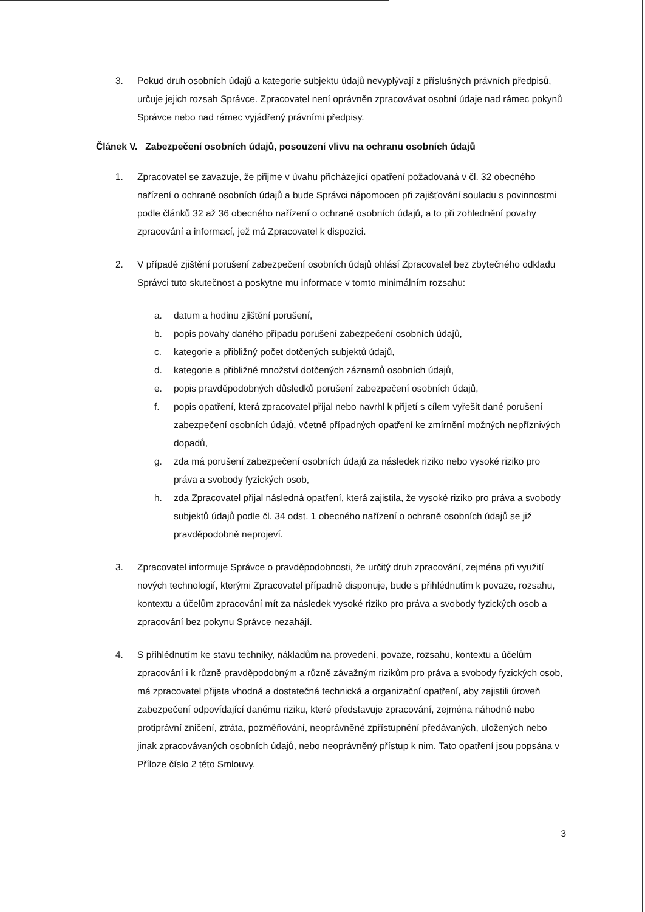3. Pokud druh osobních údajů a kategorie subjektu údajů nevyplývají z příslušných právních předpisů, určuje jejich rozsah Správce. Zpracovatel není oprávněn zpracovávat osobní údaje nad rámec pokynů Správce nebo nad rámec vyjádřený právními předpisy.
Článek V. Zabezpečení osobních údajů, posouzení vlivu na ochranu osobních údajů
1. Zpracovatel se zavazuje, že přijme v úvahu přicházející opatření požadovaná v čl. 32 obecného nařízení o ochraně osobních údajů a bude Správci nápomocen při zajišťování souladu s povinnostmi podle článků 32 až 36 obecného nařízení o ochraně osobních údajů, a to při zohlednění povahy zpracování a informací, jež má Zpracovatel k dispozici.
2. V případě zjištění porušení zabezpečení osobních údajů ohlásí Zpracovatel bez zbytečného odkladu Správci tuto skutečnost a poskytne mu informace v tomto minimálním rozsahu:
a. datum a hodinu zjištění porušení,
b. popis povahy daného případu porušení zabezpečení osobních údajů,
c. kategorie a přibližný počet dotčených subjektů údajů,
d. kategorie a přibližné množství dotčených záznamů osobních údajů,
e. popis pravděpodobných důsledků porušení zabezpečení osobních údajů,
f. popis opatření, která zpracovatel přijal nebo navrhl k přijetí s cílem vyřešit dané porušení zabezpečení osobních údajů, včetně případných opatření ke zmírnění možných nepříznivých dopadů,
g. zda má porušení zabezpečení osobních údajů za následek riziko nebo vysoké riziko pro práva a svobody fyzických osob,
h. zda Zpracovatel přijal následná opatření, která zajistila, že vysoké riziko pro práva a svobody subjektů údajů podle čl. 34 odst. 1 obecného nařízení o ochraně osobních údajů se již pravděpodobně neprojeví.
3. Zpracovatel informuje Správce o pravděpodobnosti, že určitý druh zpracování, zejména při využití nových technologií, kterými Zpracovatel případně disponuje, bude s přihlédnutím k povaze, rozsahu, kontextu a účelům zpracování mít za následek vysoké riziko pro práva a svobody fyzických osob a zpracování bez pokynu Správce nezahájí.
4. S přihlédnutím ke stavu techniky, nákladům na provedení, povaze, rozsahu, kontextu a účelům zpracování i k různě pravděpodobným a různě závažným rizikům pro práva a svobody fyzických osob, má zpracovatel přijata vhodná a dostatečná technická a organizační opatření, aby zajistili úroveň zabezpečení odpovídající danému riziku, které představuje zpracování, zejména náhodné nebo protiprávní zničení, ztráta, pozměňování, neoprávněné zpřístupnění předávaných, uložených nebo jinak zpracovávaných osobních údajů, nebo neoprávněný přístup k nim. Tato opatření jsou popsána v Příloze číslo 2 této Smlouvy.
3